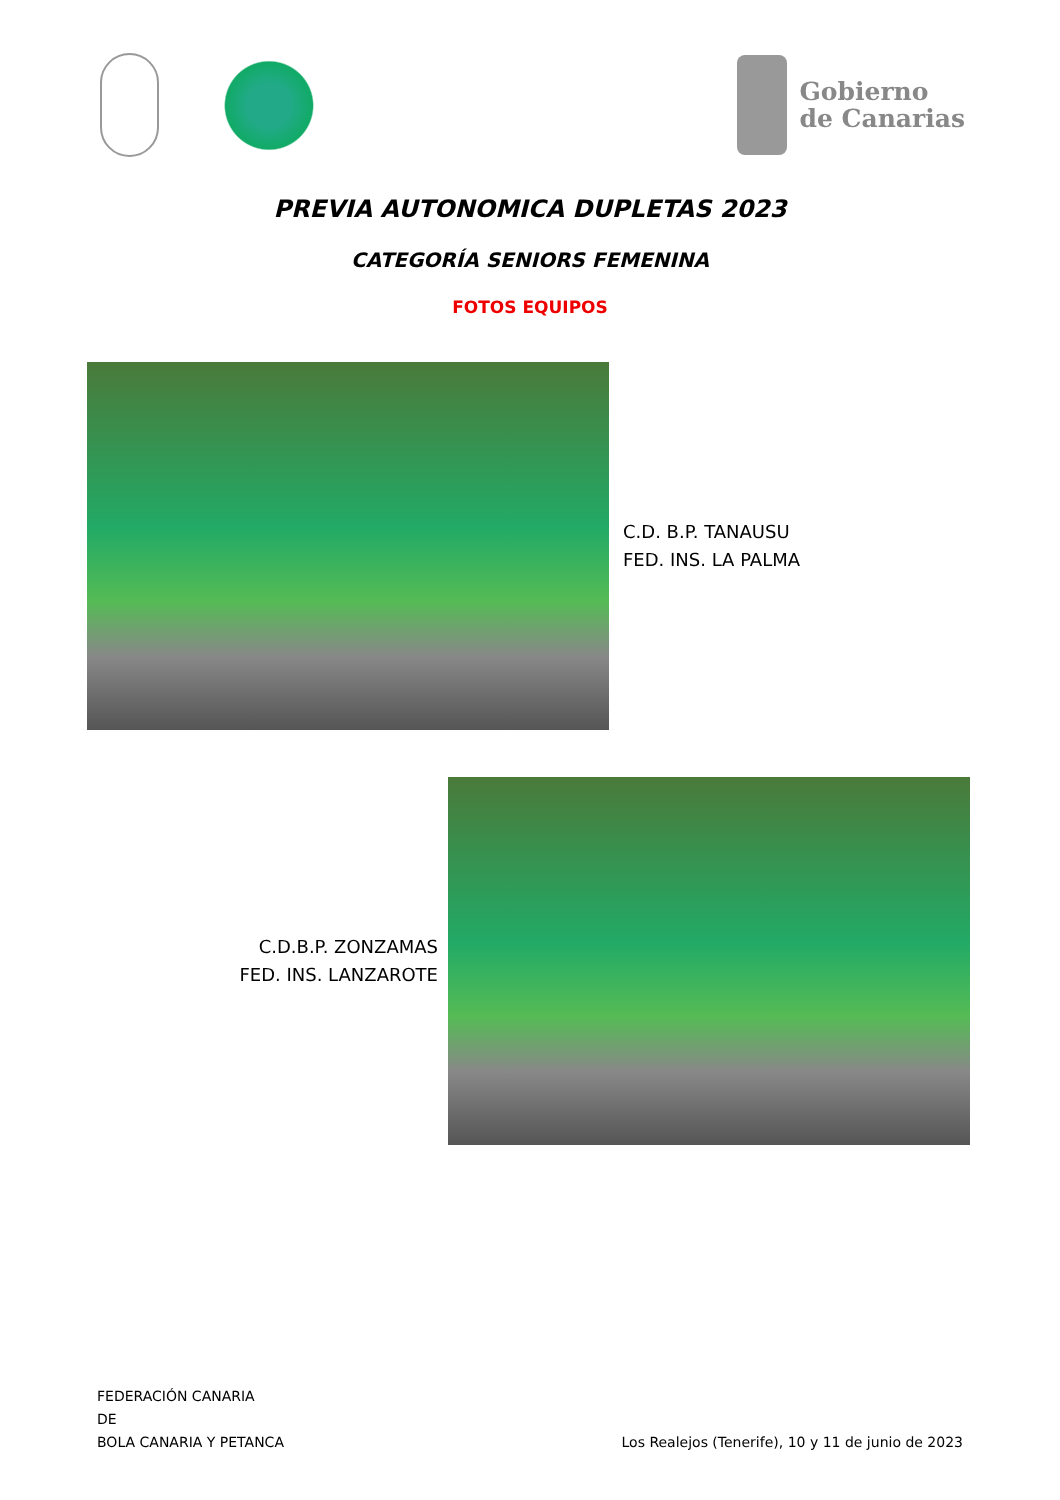Gobierno
de Canarias
PREVIA AUTONOMICA DUPLETAS 2023
CATEGORÍA SENIORS FEMENINA
FOTOS EQUIPOS
C.D. B.P. TANAUSU
FED. INS. LA PALMA
C.D.B.P. ZONZAMAS
FED. INS. LANZAROTE
FEDERACIÓN CANARIA
DE
BOLA CANARIA Y PETANCA
Los Realejos (Tenerife), 10 y 11 de junio de 2023